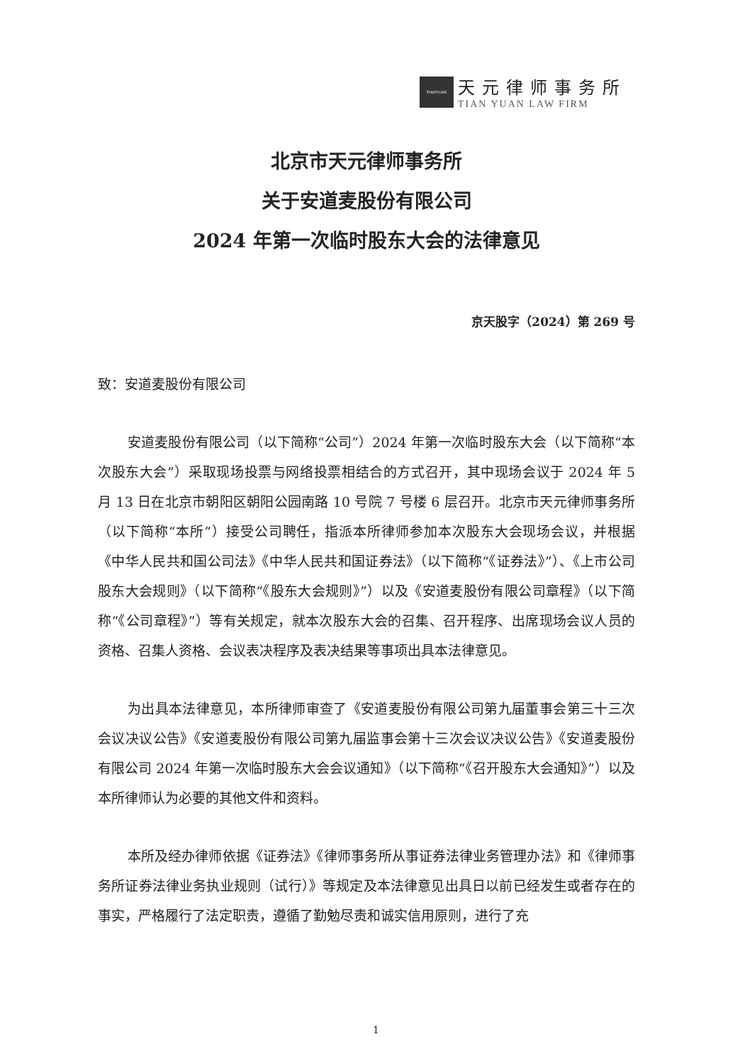TIANYUAN
天元律师事务所
TIAN YUAN LAW FIRM
北京市天元律师事务所
关于安道麦股份有限公司
2024 年第一次临时股东大会的法律意见
京天股字（2024）第 269 号
致：安道麦股份有限公司
安道麦股份有限公司（以下简称“公司”）2024 年第一次临时股东大会（以下简称“本次股东大会”）采取现场投票与网络投票相结合的方式召开，其中现场会议于 2024 年 5 月 13 日在北京市朝阳区朝阳公园南路 10 号院 7 号楼 6 层召开。北京市天元律师事务所（以下简称“本所”）接受公司聘任，指派本所律师参加本次股东大会现场会议，并根据《中华人民共和国公司法》《中华人民共和国证券法》（以下简称“《证券法》”）、《上市公司股东大会规则》（以下简称“《股东大会规则》”）以及《安道麦股份有限公司章程》（以下简称“《公司章程》”）等有关规定，就本次股东大会的召集、召开程序、出席现场会议人员的资格、召集人资格、会议表决程序及表决结果等事项出具本法律意见。
为出具本法律意见，本所律师审查了《安道麦股份有限公司第九届董事会第三十三次会议决议公告》《安道麦股份有限公司第九届监事会第十三次会议决议公告》《安道麦股份有限公司 2024 年第一次临时股东大会会议通知》（以下简称“《召开股东大会通知》”）以及本所律师认为必要的其他文件和资料。
本所及经办律师依据《证券法》《律师事务所从事证券法律业务管理办法》和《律师事务所证券法律业务执业规则（试行）》等规定及本法律意见出具日以前已经发生或者存在的事实，严格履行了法定职责，遵循了勤勉尽责和诚实信用原则，进行了充
1